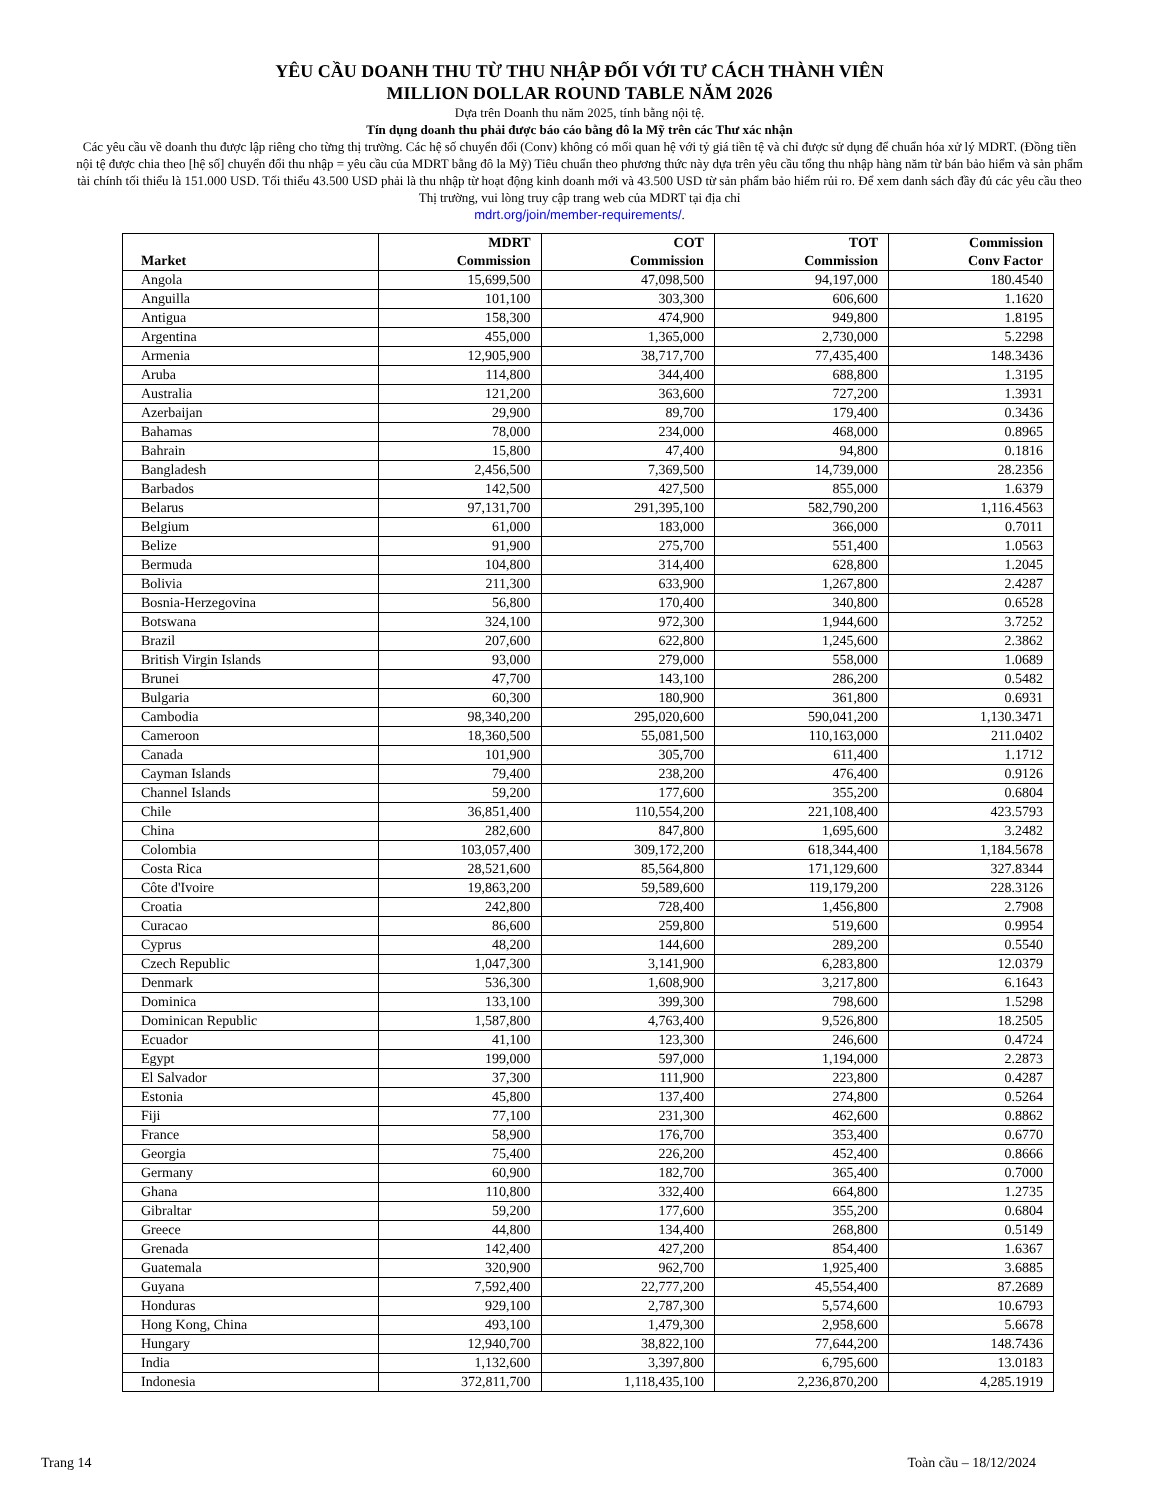YÊU CẦU DOANH THU TỪ THU NHẬP ĐỐI VỚI TƯ CÁCH THÀNH VIÊN
MILLION DOLLAR ROUND TABLE NĂM 2026
Dựa trên Doanh thu năm 2025, tính bằng nội tệ.
Tín dụng doanh thu phải được báo cáo bằng đô la Mỹ trên các Thư xác nhận
Các yêu cầu về doanh thu được lập riêng cho từng thị trường. Các hệ số chuyển đổi (Conv) không có mối quan hệ với tỷ giá tiền tệ và chỉ được sử dụng để chuẩn hóa xử lý MDRT. (Đồng tiền nội tệ được chia theo [hệ số] chuyển đổi thu nhập = yêu cầu của MDRT bằng đô la Mỹ) Tiêu chuẩn theo phương thức này dựa trên yêu cầu tổng thu nhập hàng năm từ bán bảo hiểm và sản phẩm tài chính tối thiểu là 151.000 USD. Tối thiểu 43.500 USD phải là thu nhập từ hoạt động kinh doanh mới và 43.500 USD từ sản phẩm bảo hiểm rủi ro. Để xem danh sách đầy đủ các yêu cầu theo Thị trường, vui lòng truy cập trang web của MDRT tại địa chỉ
mdrt.org/join/member-requirements/.
| Market | MDRT Commission | COT Commission | TOT Commission | Commission Conv Factor |
| --- | --- | --- | --- | --- |
| Angola | 15,699,500 | 47,098,500 | 94,197,000 | 180.4540 |
| Anguilla | 101,100 | 303,300 | 606,600 | 1.1620 |
| Antigua | 158,300 | 474,900 | 949,800 | 1.8195 |
| Argentina | 455,000 | 1,365,000 | 2,730,000 | 5.2298 |
| Armenia | 12,905,900 | 38,717,700 | 77,435,400 | 148.3436 |
| Aruba | 114,800 | 344,400 | 688,800 | 1.3195 |
| Australia | 121,200 | 363,600 | 727,200 | 1.3931 |
| Azerbaijan | 29,900 | 89,700 | 179,400 | 0.3436 |
| Bahamas | 78,000 | 234,000 | 468,000 | 0.8965 |
| Bahrain | 15,800 | 47,400 | 94,800 | 0.1816 |
| Bangladesh | 2,456,500 | 7,369,500 | 14,739,000 | 28.2356 |
| Barbados | 142,500 | 427,500 | 855,000 | 1.6379 |
| Belarus | 97,131,700 | 291,395,100 | 582,790,200 | 1,116.4563 |
| Belgium | 61,000 | 183,000 | 366,000 | 0.7011 |
| Belize | 91,900 | 275,700 | 551,400 | 1.0563 |
| Bermuda | 104,800 | 314,400 | 628,800 | 1.2045 |
| Bolivia | 211,300 | 633,900 | 1,267,800 | 2.4287 |
| Bosnia-Herzegovina | 56,800 | 170,400 | 340,800 | 0.6528 |
| Botswana | 324,100 | 972,300 | 1,944,600 | 3.7252 |
| Brazil | 207,600 | 622,800 | 1,245,600 | 2.3862 |
| British Virgin Islands | 93,000 | 279,000 | 558,000 | 1.0689 |
| Brunei | 47,700 | 143,100 | 286,200 | 0.5482 |
| Bulgaria | 60,300 | 180,900 | 361,800 | 0.6931 |
| Cambodia | 98,340,200 | 295,020,600 | 590,041,200 | 1,130.3471 |
| Cameroon | 18,360,500 | 55,081,500 | 110,163,000 | 211.0402 |
| Canada | 101,900 | 305,700 | 611,400 | 1.1712 |
| Cayman Islands | 79,400 | 238,200 | 476,400 | 0.9126 |
| Channel Islands | 59,200 | 177,600 | 355,200 | 0.6804 |
| Chile | 36,851,400 | 110,554,200 | 221,108,400 | 423.5793 |
| China | 282,600 | 847,800 | 1,695,600 | 3.2482 |
| Colombia | 103,057,400 | 309,172,200 | 618,344,400 | 1,184.5678 |
| Costa Rica | 28,521,600 | 85,564,800 | 171,129,600 | 327.8344 |
| Côte d'Ivoire | 19,863,200 | 59,589,600 | 119,179,200 | 228.3126 |
| Croatia | 242,800 | 728,400 | 1,456,800 | 2.7908 |
| Curacao | 86,600 | 259,800 | 519,600 | 0.9954 |
| Cyprus | 48,200 | 144,600 | 289,200 | 0.5540 |
| Czech Republic | 1,047,300 | 3,141,900 | 6,283,800 | 12.0379 |
| Denmark | 536,300 | 1,608,900 | 3,217,800 | 6.1643 |
| Dominica | 133,100 | 399,300 | 798,600 | 1.5298 |
| Dominican Republic | 1,587,800 | 4,763,400 | 9,526,800 | 18.2505 |
| Ecuador | 41,100 | 123,300 | 246,600 | 0.4724 |
| Egypt | 199,000 | 597,000 | 1,194,000 | 2.2873 |
| El Salvador | 37,300 | 111,900 | 223,800 | 0.4287 |
| Estonia | 45,800 | 137,400 | 274,800 | 0.5264 |
| Fiji | 77,100 | 231,300 | 462,600 | 0.8862 |
| France | 58,900 | 176,700 | 353,400 | 0.6770 |
| Georgia | 75,400 | 226,200 | 452,400 | 0.8666 |
| Germany | 60,900 | 182,700 | 365,400 | 0.7000 |
| Ghana | 110,800 | 332,400 | 664,800 | 1.2735 |
| Gibraltar | 59,200 | 177,600 | 355,200 | 0.6804 |
| Greece | 44,800 | 134,400 | 268,800 | 0.5149 |
| Grenada | 142,400 | 427,200 | 854,400 | 1.6367 |
| Guatemala | 320,900 | 962,700 | 1,925,400 | 3.6885 |
| Guyana | 7,592,400 | 22,777,200 | 45,554,400 | 87.2689 |
| Honduras | 929,100 | 2,787,300 | 5,574,600 | 10.6793 |
| Hong Kong, China | 493,100 | 1,479,300 | 2,958,600 | 5.6678 |
| Hungary | 12,940,700 | 38,822,100 | 77,644,200 | 148.7436 |
| India | 1,132,600 | 3,397,800 | 6,795,600 | 13.0183 |
| Indonesia | 372,811,700 | 1,118,435,100 | 2,236,870,200 | 4,285.1919 |
Trang 14 Toàn cầu – 18/12/2024